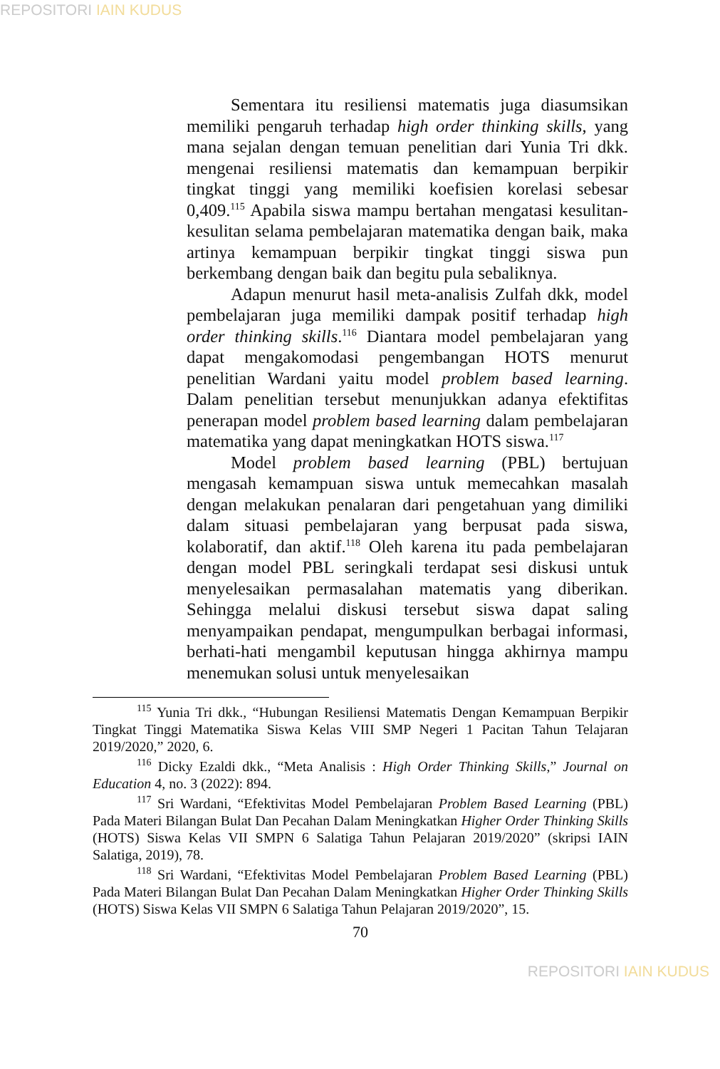REPOSITORI IAIN KUDUS
Sementara itu resiliensi matematis juga diasumsikan memiliki pengaruh terhadap high order thinking skills, yang mana sejalan dengan temuan penelitian dari Yunia Tri dkk. mengenai resiliensi matematis dan kemampuan berpikir tingkat tinggi yang memiliki koefisien korelasi sebesar 0,409.<sup>115</sup> Apabila siswa mampu bertahan mengatasi kesulitan-kesulitan selama pembelajaran matematika dengan baik, maka artinya kemampuan berpikir tingkat tinggi siswa pun berkembang dengan baik dan begitu pula sebaliknya.
Adapun menurut hasil meta-analisis Zulfah dkk, model pembelajaran juga memiliki dampak positif terhadap high order thinking skills.<sup>116</sup> Diantara model pembelajaran yang dapat mengakomodasi pengembangan HOTS menurut penelitian Wardani yaitu model problem based learning. Dalam penelitian tersebut menunjukkan adanya efektifitas penerapan model problem based learning dalam pembelajaran matematika yang dapat meningkatkan HOTS siswa.<sup>117</sup>
Model problem based learning (PBL) bertujuan mengasah kemampuan siswa untuk memecahkan masalah dengan melakukan penalaran dari pengetahuan yang dimiliki dalam situasi pembelajaran yang berpusat pada siswa, kolaboratif, dan aktif.<sup>118</sup> Oleh karena itu pada pembelajaran dengan model PBL seringkali terdapat sesi diskusi untuk menyelesaikan permasalahan matematis yang diberikan. Sehingga melalui diskusi tersebut siswa dapat saling menyampaikan pendapat, mengumpulkan berbagai informasi, berhati-hati mengambil keputusan hingga akhirnya mampu menemukan solusi untuk menyelesaikan
<sup>115</sup> Yunia Tri dkk., “Hubungan Resiliensi Matematis Dengan Kemampuan Berpikir Tingkat Tinggi Matematika Siswa Kelas VIII SMP Negeri 1 Pacitan Tahun Telajaran 2019/2020,” 2020, 6.
<sup>116</sup> Dicky Ezaldi dkk., “Meta Analisis : High Order Thinking Skills,” Journal on Education 4, no. 3 (2022): 894.
<sup>117</sup> Sri Wardani, “Efektivitas Model Pembelajaran Problem Based Learning (PBL) Pada Materi Bilangan Bulat Dan Pecahan Dalam Meningkatkan Higher Order Thinking Skills (HOTS) Siswa Kelas VII SMPN 6 Salatiga Tahun Pelajaran 2019/2020” (skripsi IAIN Salatiga, 2019), 78.
<sup>118</sup> Sri Wardani, “Efektivitas Model Pembelajaran Problem Based Learning (PBL) Pada Materi Bilangan Bulat Dan Pecahan Dalam Meningkatkan Higher Order Thinking Skills (HOTS) Siswa Kelas VII SMPN 6 Salatiga Tahun Pelajaran 2019/2020”, 15.
70
REPOSITORI IAIN KUDUS